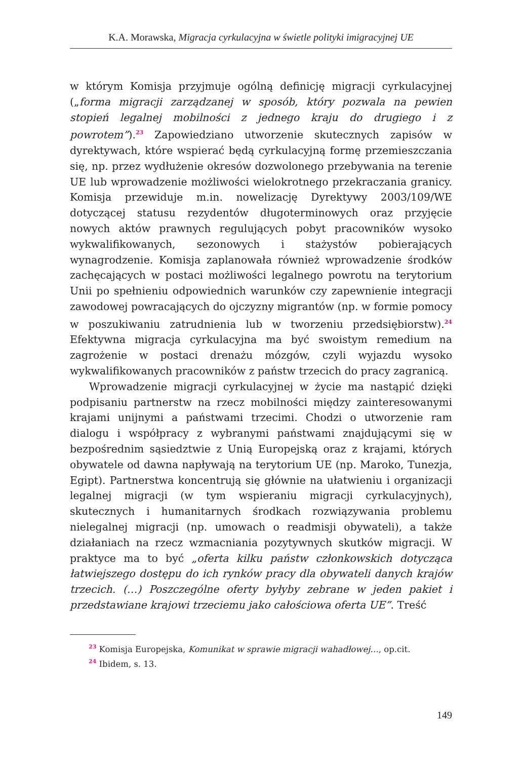K.A. Morawska, Migracja cyrkulacyjna w świetle polityki imigracyjnej UE
w którym Komisja przyjmuje ogólną definicję migracji cyrkulacyjnej („forma migracji zarządzanej w sposób, który pozwala na pewien stopień legalnej mobilności z jednego kraju do drugiego i z powrotem”).<sup>23</sup> Zapowiedziano utworzenie skutecznych zapisów w dyrektywach, które wspierać będą cyrkulacyjną formę przemieszczania się, np. przez wydłużenie okresów dozwolonego przebywania na terenie UE lub wprowadzenie możliwości wielokrotnego przekraczania granicy. Komisja przewiduje m.in. nowelizację Dyrektywy 2003/109/WE dotyczącej statusu rezydentów długoterminowych oraz przyjęcie nowych aktów prawnych regulujących pobyt pracowników wysoko wykwalifikowanych, sezonowych i stażystów pobierających wynagrodzenie. Komisja zaplanowała również wprowadzenie środków zachęcających w postaci możliwości legalnego powrotu na terytorium Unii po spełnieniu odpowiednich warunków czy zapewnienie integracji zawodowej powracających do ojczyzny migrantów (np. w formie pomocy w poszukiwaniu zatrudnienia lub w tworzeniu przedsiębiorstw).<sup>24</sup> Efektywna migracja cyrkulacyjna ma być swoistym remedium na zagrożenie w postaci drenażu mózgów, czyli wyjazdu wysoko wykwalifikowanych pracowników z państw trzecich do pracy zagranicą.
Wprowadzenie migracji cyrkulacyjnej w życie ma nastąpić dzięki podpisaniu partnerstw na rzecz mobilności między zainteresowanymi krajami unijnymi a państwami trzecimi. Chodzi o utworzenie ram dialogu i współpracy z wybranymi państwami znajdującymi się w bezpośrednim sąsiedztwie z Unią Europejską oraz z krajami, których obywatele od dawna napływają na terytorium UE (np. Maroko, Tunezja, Egipt). Partnerstwa koncentrują się głównie na ułatwieniu i organizacji legalnej migracji (w tym wspieraniu migracji cyrkulacyjnych), skutecznych i humanitarnych środkach rozwiązywania problemu nielegalnej migracji (np. umowach o readmisji obywateli), a także działaniach na rzecz wzmacniania pozytywnych skutków migracji. W praktyce ma to być „oferta kilku państw członkowskich dotycząca łatwiejszego dostępu do ich rynków pracy dla obywateli danych krajów trzecich. (…) Poszczególne oferty byłyby zebrane w jeden pakiet i przedstawiane krajowi trzeciemu jako całościowa oferta UE”. Treść
<sup>23</sup> Komisja Europejska, Komunikat w sprawie migracji wahadłowej…, op.cit.
<sup>24</sup> Ibidem, s. 13.
149